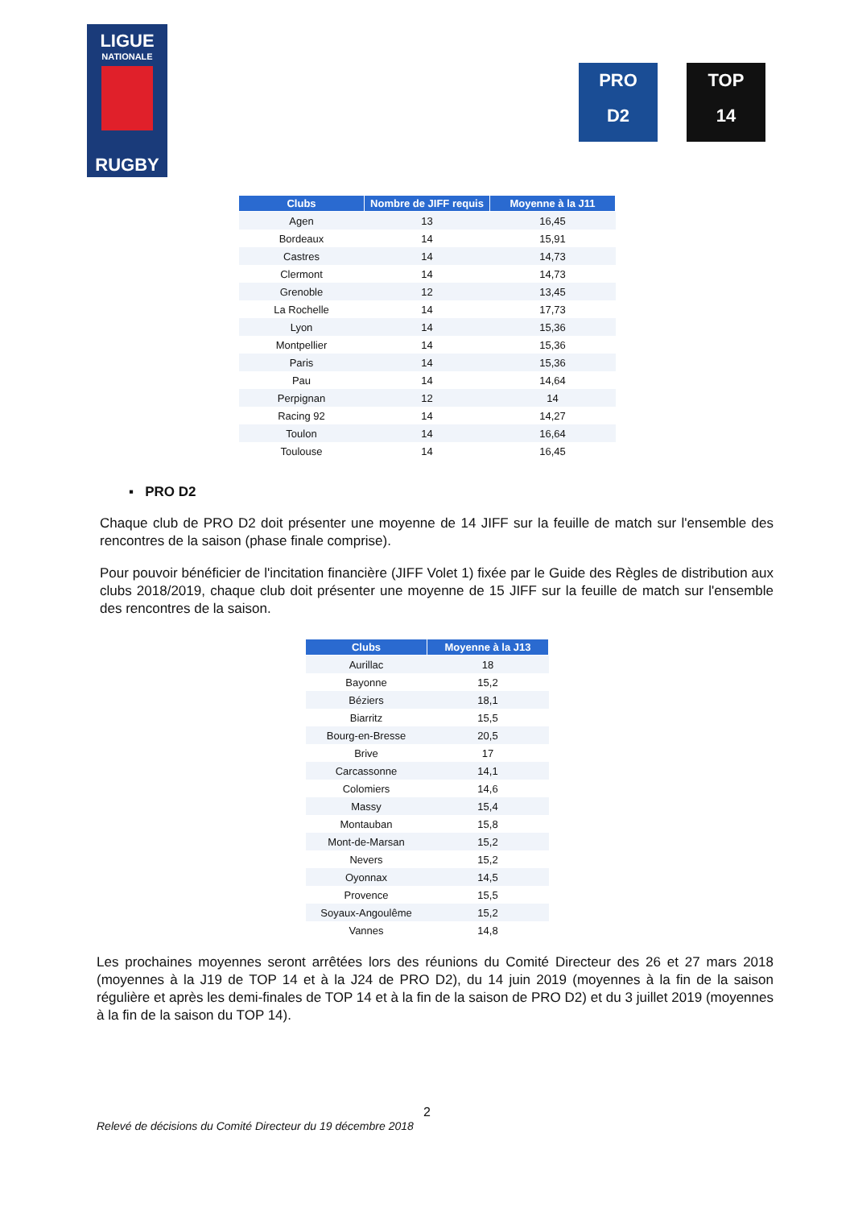LIGUE
NATIONALE
RUGBY
PRO
D2
TOP
14
| Clubs | Nombre de JIFF requis | Moyenne à la J11 |
| --- | --- | --- |
| Agen | 13 | 16,45 |
| Bordeaux | 14 | 15,91 |
| Castres | 14 | 14,73 |
| Clermont | 14 | 14,73 |
| Grenoble | 12 | 13,45 |
| La Rochelle | 14 | 17,73 |
| Lyon | 14 | 15,36 |
| Montpellier | 14 | 15,36 |
| Paris | 14 | 15,36 |
| Pau | 14 | 14,64 |
| Perpignan | 12 | 14 |
| Racing 92 | 14 | 14,27 |
| Toulon | 14 | 16,64 |
| Toulouse | 14 | 16,45 |
▪ PRO D2
Chaque club de PRO D2 doit présenter une moyenne de 14 JIFF sur la feuille de match sur l'ensemble des rencontres de la saison (phase finale comprise).
Pour pouvoir bénéficier de l'incitation financière (JIFF Volet 1) fixée par le Guide des Règles de distribution aux clubs 2018/2019, chaque club doit présenter une moyenne de 15 JIFF sur la feuille de match sur l'ensemble des rencontres de la saison.
| Clubs | Moyenne à la J13 |
| --- | --- |
| Aurillac | 18 |
| Bayonne | 15,2 |
| Béziers | 18,1 |
| Biarritz | 15,5 |
| Bourg-en-Bresse | 20,5 |
| Brive | 17 |
| Carcassonne | 14,1 |
| Colomiers | 14,6 |
| Massy | 15,4 |
| Montauban | 15,8 |
| Mont-de-Marsan | 15,2 |
| Nevers | 15,2 |
| Oyonnax | 14,5 |
| Provence | 15,5 |
| Soyaux-Angoulême | 15,2 |
| Vannes | 14,8 |
Les prochaines moyennes seront arrêtées lors des réunions du Comité Directeur des 26 et 27 mars 2018 (moyennes à la J19 de TOP 14 et à la J24 de PRO D2), du 14 juin 2019 (moyennes à la fin de la saison régulière et après les demi-finales de TOP 14 et à la fin de la saison de PRO D2) et du 3 juillet 2019 (moyennes à la fin de la saison du TOP 14).
2
Relevé de décisions du Comité Directeur du 19 décembre 2018